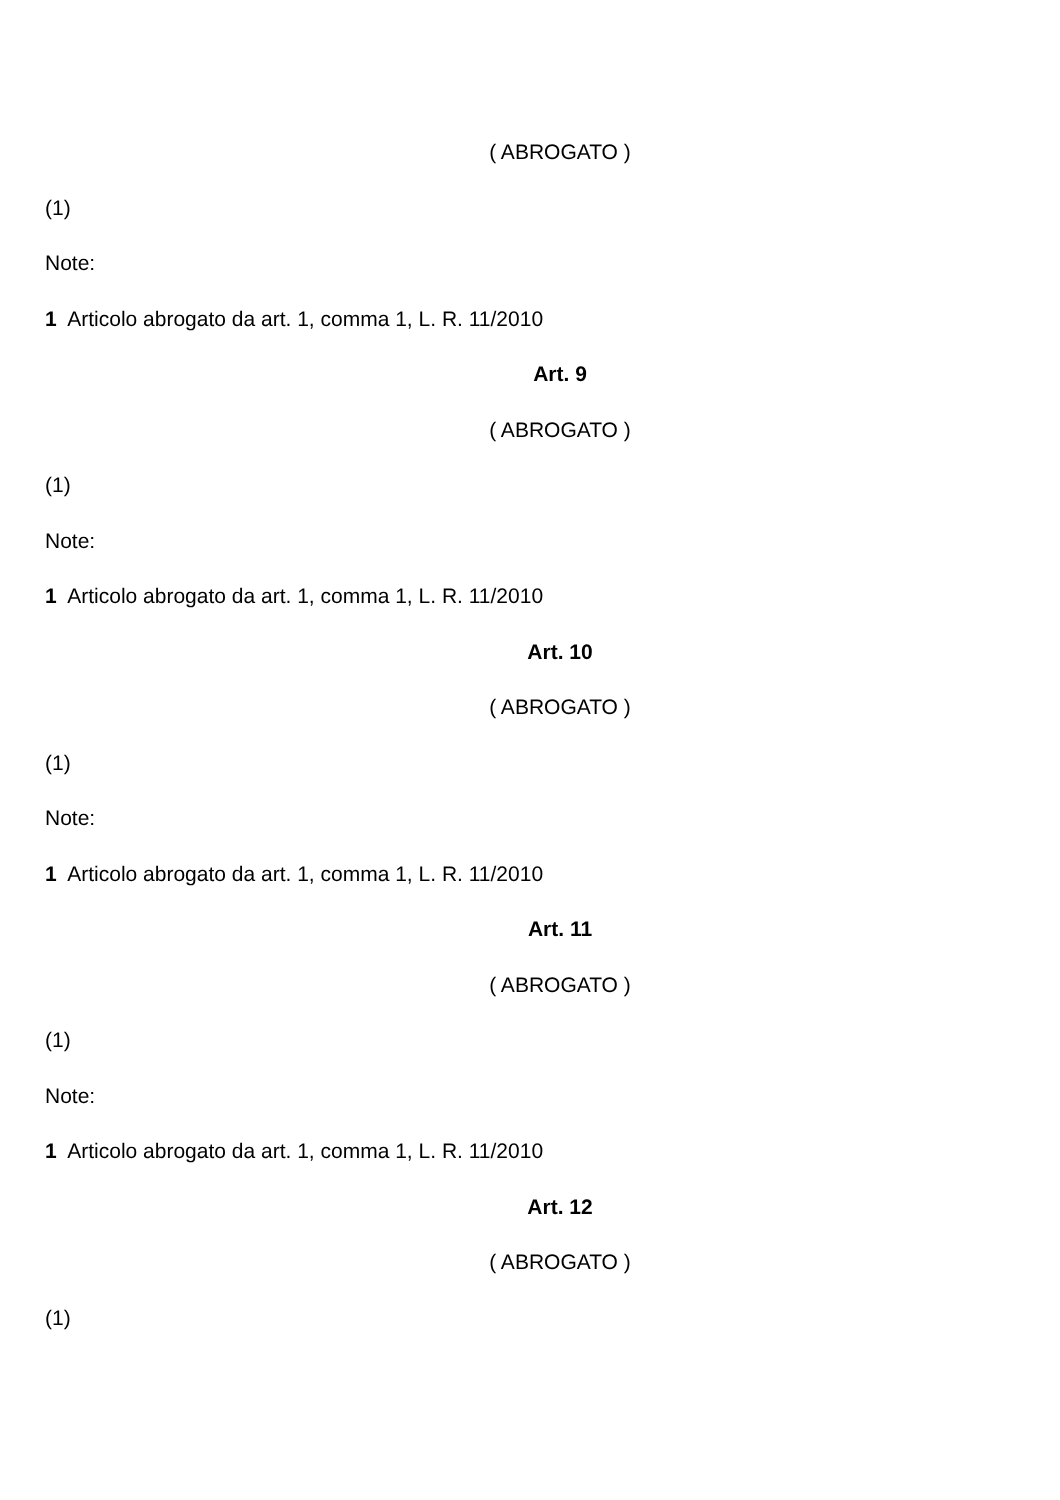( ABROGATO )
(1)
Note:
1 Articolo abrogato da art. 1, comma 1, L. R. 11/2010
Art. 9
( ABROGATO )
(1)
Note:
1 Articolo abrogato da art. 1, comma 1, L. R. 11/2010
Art. 10
( ABROGATO )
(1)
Note:
1 Articolo abrogato da art. 1, comma 1, L. R. 11/2010
Art. 11
( ABROGATO )
(1)
Note:
1 Articolo abrogato da art. 1, comma 1, L. R. 11/2010
Art. 12
( ABROGATO )
(1)